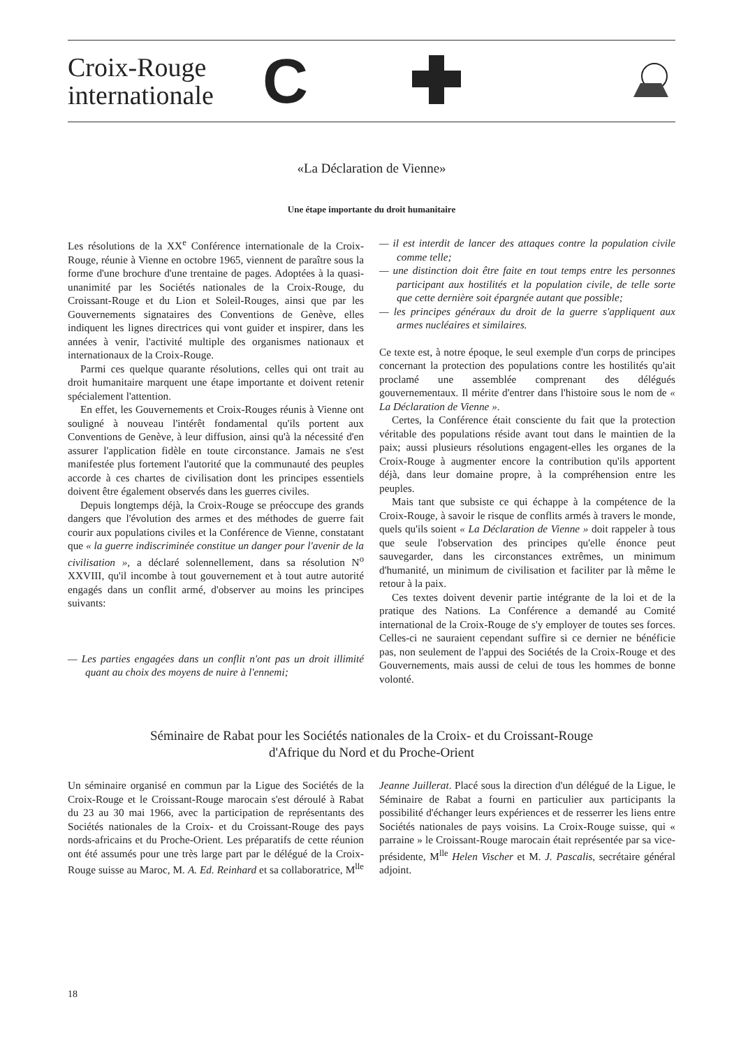Croix-Rouge
internationale
C
«La Déclaration de Vienne»
Une étape importante du droit humanitaire
Les résolutions de la XX<sup>e</sup> Conférence internationale de la Croix-Rouge, réunie à Vienne en octobre 1965, viennent de paraître sous la forme d'une brochure d'une trentaine de pages. Adoptées à la quasi-unanimité par les Sociétés nationales de la Croix-Rouge, du Croissant-Rouge et du Lion et Soleil-Rouges, ainsi que par les Gouvernements signataires des Conventions de Genève, elles indiquent les lignes directrices qui vont guider et inspirer, dans les années à venir, l'activité multiple des organismes nationaux et internationaux de la Croix-Rouge.
Parmi ces quelque quarante résolutions, celles qui ont trait au droit humanitaire marquent une étape importante et doivent retenir spécialement l'attention.
En effet, les Gouvernements et Croix-Rouges réunis à Vienne ont souligné à nouveau l'intérêt fondamental qu'ils portent aux Conventions de Genève, à leur diffusion, ainsi qu'à la nécessité d'en assurer l'application fidèle en toute circonstance. Jamais ne s'est manifestée plus fortement l'autorité que la communauté des peuples accorde à ces chartes de civilisation dont les principes essentiels doivent être également observés dans les guerres civiles.
Depuis longtemps déjà, la Croix-Rouge se préoccupe des grands dangers que l'évolution des armes et des méthodes de guerre fait courir aux populations civiles et la Conférence de Vienne, constatant que « la guerre indiscriminée constitue un danger pour l'avenir de la civilisation », a déclaré solennellement, dans sa résolution N<sup>o</sup> XXVIII, qu'il incombe à tout gouvernement et à tout autre autorité engagés dans un conflit armé, d'observer au moins les principes suivants:
— Les parties engagées dans un conflit n'ont pas un droit illimité quant au choix des moyens de nuire à l'ennemi;
— il est interdit de lancer des attaques contre la population civile comme telle;
— une distinction doit être faite en tout temps entre les personnes participant aux hostilités et la population civile, de telle sorte que cette dernière soit épargnée autant que possible;
— les principes généraux du droit de la guerre s'appliquent aux armes nucléaires et similaires.
Ce texte est, à notre époque, le seul exemple d'un corps de principes concernant la protection des populations contre les hostilités qu'ait proclamé une assemblée comprenant des délégués gouvernementaux. Il mérite d'entrer dans l'histoire sous le nom de « La Déclaration de Vienne ».
Certes, la Conférence était consciente du fait que la protection véritable des populations réside avant tout dans le maintien de la paix; aussi plusieurs résolutions engagent-elles les organes de la Croix-Rouge à augmenter encore la contribution qu'ils apportent déjà, dans leur domaine propre, à la compréhension entre les peuples.
Mais tant que subsiste ce qui échappe à la compétence de la Croix-Rouge, à savoir le risque de conflits armés à travers le monde, quels qu'ils soient « La Déclaration de Vienne » doit rappeler à tous que seule l'observation des principes qu'elle énonce peut sauvegarder, dans les circonstances extrêmes, un minimum d'humanité, un minimum de civilisation et faciliter par là même le retour à la paix.
Ces textes doivent devenir partie intégrante de la loi et de la pratique des Nations. La Conférence a demandé au Comité international de la Croix-Rouge de s'y employer de toutes ses forces. Celles-ci ne sauraient cependant suffire si ce dernier ne bénéficie pas, non seulement de l'appui des Sociétés de la Croix-Rouge et des Gouvernements, mais aussi de celui de tous les hommes de bonne volonté.
Séminaire de Rabat pour les Sociétés nationales de la Croix- et du Croissant-Rouge
d'Afrique du Nord et du Proche-Orient
Un séminaire organisé en commun par la Ligue des Sociétés de la Croix-Rouge et le Croissant-Rouge marocain s'est déroulé à Rabat du 23 au 30 mai 1966, avec la participation de représentants des Sociétés nationales de la Croix- et du Croissant-Rouge des pays nords-africains et du Proche-Orient. Les préparatifs de cette réunion ont été assumés pour une très large part par le délégué de la Croix-Rouge suisse au Maroc, M. A. Ed. Reinhard et sa collaboratrice, M<sup>lle</sup> Jeanne Juillerat. Placé sous la direction d'un délégué de la Ligue, le Séminaire de Rabat a fourni en particulier aux participants la possibilité d'échanger leurs expériences et de resserrer les liens entre Sociétés nationales de pays voisins. La Croix-Rouge suisse, qui « parraine » le Croissant-Rouge marocain était représentée par sa vice-présidente, M<sup>lle</sup> Helen Vischer et M. J. Pascalis, secrétaire général adjoint.
18